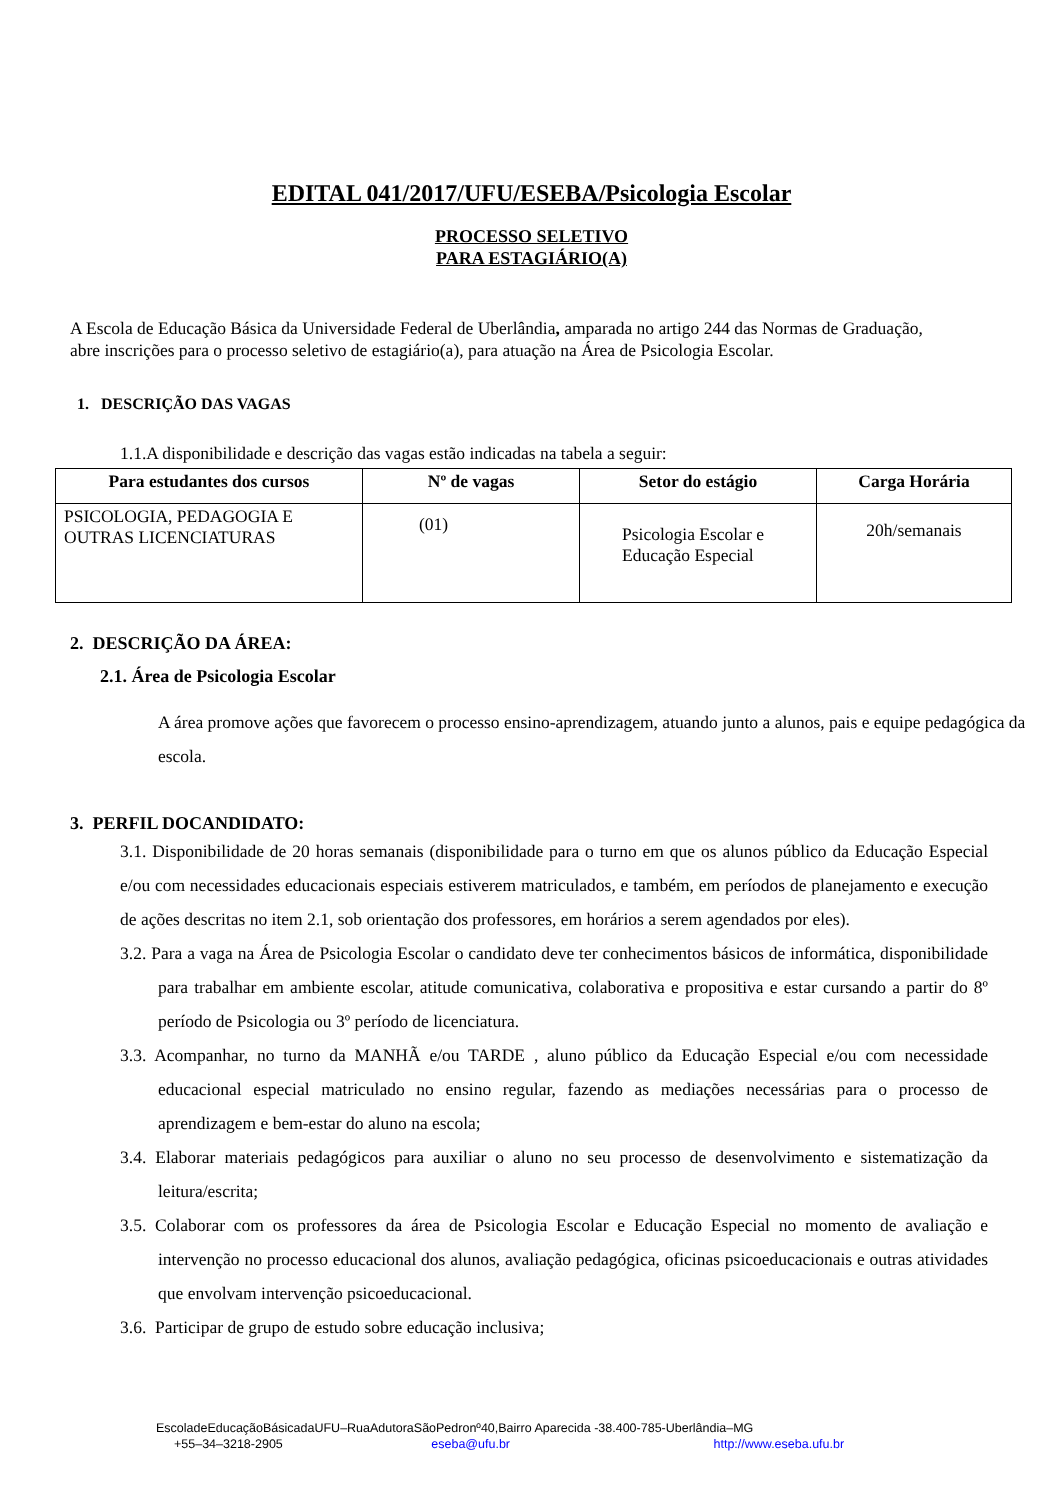EDITAL 041/2017/UFU/ESEBA/Psicologia Escolar
PROCESSO SELETIVO
PARA ESTAGIÁRIO(A)
A Escola de Educação Básica da Universidade Federal de Uberlândia, amparada no artigo 244 das Normas de Graduação, abre inscrições para o processo seletivo de estagiário(a), para atuação na Área de Psicologia Escolar.
1. DESCRIÇÃO DAS VAGAS
1.1.A disponibilidade e descrição das vagas estão indicadas na tabela a seguir:
| Para estudantes dos cursos | Nº de vagas | Setor do estágio | Carga Horária |
| --- | --- | --- | --- |
| PSICOLOGIA, PEDAGOGIA E OUTRAS LICENCIATURAS | (01) | Psicologia Escolar e Educação Especial | 20h/semanais |
2. DESCRIÇÃO DA ÁREA:
2.1. Área de Psicologia Escolar
A área promove ações que favorecem o processo ensino-aprendizagem, atuando junto a alunos, pais e equipe pedagógica da escola.
3. PERFIL DOCANDIDATO:
3.1. Disponibilidade de 20 horas semanais (disponibilidade para o turno em que os alunos público da Educação Especial e/ou com necessidades educacionais especiais estiverem matriculados, e também, em períodos de planejamento e execução de ações descritas no item 2.1, sob orientação dos professores, em horários a serem agendados por eles).
3.2. Para a vaga na Área de Psicologia Escolar o candidato deve ter conhecimentos básicos de informática, disponibilidade para trabalhar em ambiente escolar, atitude comunicativa, colaborativa e propositiva e estar cursando a partir do 8º período de Psicologia ou 3º período de licenciatura.
3.3. Acompanhar, no turno da MANHÃ e/ou TARDE , aluno público da Educação Especial e/ou com necessidade educacional especial matriculado no ensino regular, fazendo as mediações necessárias para o processo de aprendizagem e bem-estar do aluno na escola;
3.4. Elaborar materiais pedagógicos para auxiliar o aluno no seu processo de desenvolvimento e sistematização da leitura/escrita;
3.5. Colaborar com os professores da área de Psicologia Escolar e Educação Especial no momento de avaliação e intervenção no processo educacional dos alunos, avaliação pedagógica, oficinas psicoeducacionais e outras atividades que envolvam intervenção psicoeducacional.
3.6. Participar de grupo de estudo sobre educação inclusiva;
EscoladeEducaçãoBásicadaUFU–RuaAdutoraSãoPedronº40,Bairro Aparecida -38.400-785-Uberlândia–MG
+55–34–3218-2905 eseba@ufu.br http://www.eseba.ufu.br